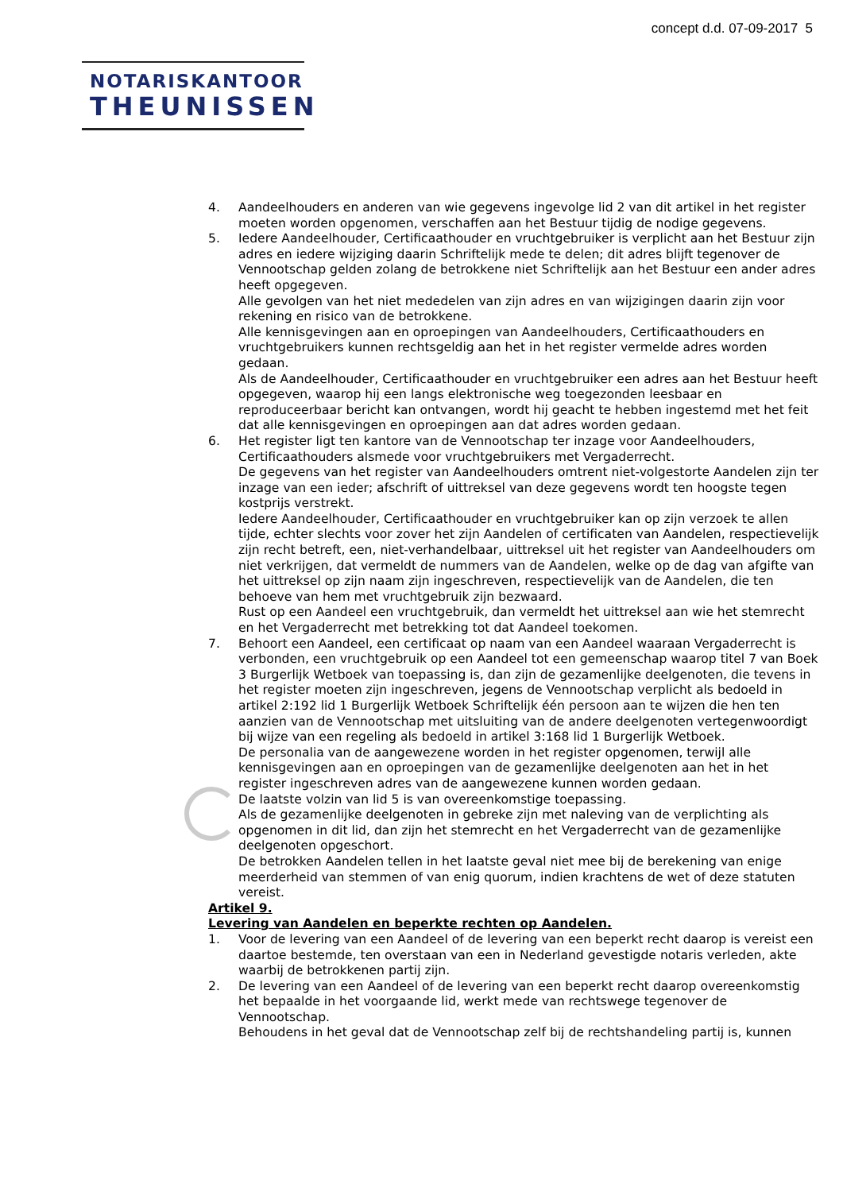concept d.d. 07-09-2017 5
NOTARISKANTOOR
THEUNISSEN
4. Aandeelhouders en anderen van wie gegevens ingevolge lid 2 van dit artikel in het register moeten worden opgenomen, verschaffen aan het Bestuur tijdig de nodige gegevens.
5. Iedere Aandeelhouder, Certificaathouder en vruchtgebruiker is verplicht aan het Bestuur zijn adres en iedere wijziging daarin Schriftelijk mede te delen; dit adres blijft tegenover de Vennootschap gelden zolang de betrokkene niet Schriftelijk aan het Bestuur een ander adres heeft opgegeven.
Alle gevolgen van het niet mededelen van zijn adres en van wijzigingen daarin zijn voor rekening en risico van de betrokkene.
Alle kennisgevingen aan en oproepingen van Aandeelhouders, Certificaathouders en vruchtgebruikers kunnen rechtsgeldig aan het in het register vermelde adres worden gedaan.
Als de Aandeelhouder, Certificaathouder en vruchtgebruiker een adres aan het Bestuur heeft opgegeven, waarop hij een langs elektronische weg toegezonden leesbaar en reproduceerbaar bericht kan ontvangen, wordt hij geacht te hebben ingestemd met het feit dat alle kennisgevingen en oproepingen aan dat adres worden gedaan.
6. Het register ligt ten kantore van de Vennootschap ter inzage voor Aandeelhouders, Certificaathouders alsmede voor vruchtgebruikers met Vergaderrecht.
De gegevens van het register van Aandeelhouders omtrent niet-volgestorte Aandelen zijn ter inzage van een ieder; afschrift of uittreksel van deze gegevens wordt ten hoogste tegen kostprijs verstrekt.
Iedere Aandeelhouder, Certificaathouder en vruchtgebruiker kan op zijn verzoek te allen tijde, echter slechts voor zover het zijn Aandelen of certificaten van Aandelen, respectievelijk zijn recht betreft, een, niet-verhandelbaar, uittreksel uit het register van Aandeelhouders om niet verkrijgen, dat vermeldt de nummers van de Aandelen, welke op de dag van afgifte van het uittreksel op zijn naam zijn ingeschreven, respectievelijk van de Aandelen, die ten behoeve van hem met vruchtgebruik zijn bezwaard.
Rust op een Aandeel een vruchtgebruik, dan vermeldt het uittreksel aan wie het stemrecht en het Vergaderrecht met betrekking tot dat Aandeel toekomen.
7. Behoort een Aandeel, een certificaat op naam van een Aandeel waaraan Vergaderrecht is verbonden, een vruchtgebruik op een Aandeel tot een gemeenschap waarop titel 7 van Boek 3 Burgerlijk Wetboek van toepassing is, dan zijn de gezamenlijke deelgenoten, die tevens in het register moeten zijn ingeschreven, jegens de Vennootschap verplicht als bedoeld in artikel 2:192 lid 1 Burgerlijk Wetboek Schriftelijk één persoon aan te wijzen die hen ten aanzien van de Vennootschap met uitsluiting van de andere deelgenoten vertegenwoordigt bij wijze van een regeling als bedoeld in artikel 3:168 lid 1 Burgerlijk Wetboek.
De personalia van de aangewezene worden in het register opgenomen, terwijl alle kennisgevingen aan en oproepingen van de gezamenlijke deelgenoten aan het in het register ingeschreven adres van de aangewezene kunnen worden gedaan.
De laatste volzin van lid 5 is van overeenkomstige toepassing.
Als de gezamenlijke deelgenoten in gebreke zijn met naleving van de verplichting als opgenomen in dit lid, dan zijn het stemrecht en het Vergaderrecht van de gezamenlijke deelgenoten opgeschort.
De betrokken Aandelen tellen in het laatste geval niet mee bij de berekening van enige meerderheid van stemmen of van enig quorum, indien krachtens de wet of deze statuten vereist.
Artikel 9.
Levering van Aandelen en beperkte rechten op Aandelen.
1. Voor de levering van een Aandeel of de levering van een beperkt recht daarop is vereist een daartoe bestemde, ten overstaan van een in Nederland gevestigde notaris verleden, akte waarbij de betrokkenen partij zijn.
2. De levering van een Aandeel of de levering van een beperkt recht daarop overeenkomstig het bepaalde in het voorgaande lid, werkt mede van rechtswege tegenover de Vennootschap.
Behoudens in het geval dat de Vennootschap zelf bij de rechtshandeling partij is, kunnen